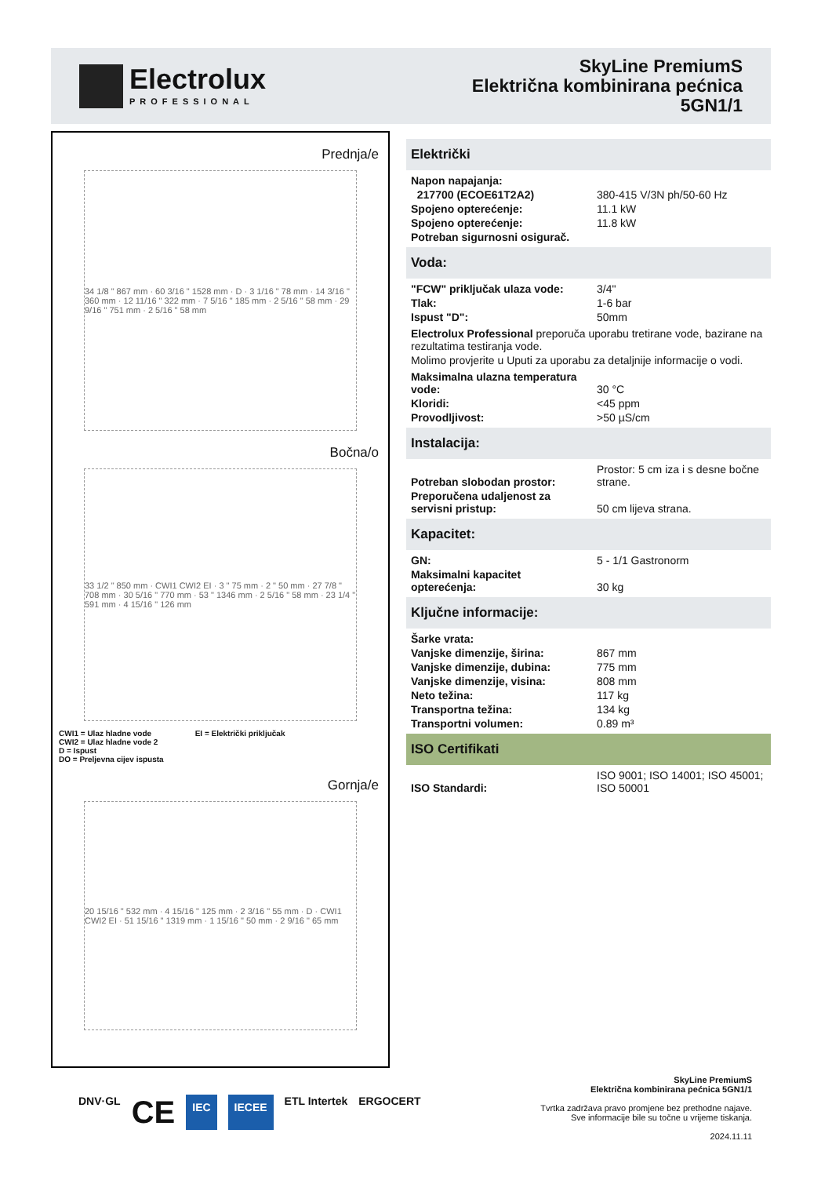Electrolux
PROFESSIONAL
SkyLine PremiumS
Električna kombinirana pećnica
5GN1/1
Prednja/e
34 1/8 " 867 mm · 60 3/16 " 1528 mm · D · 3 1/16 " 78 mm · 14 3/16 " 360 mm · 12 11/16 " 322 mm · 7 5/16 " 185 mm · 2 5/16 " 58 mm · 29 9/16 " 751 mm · 2 5/16 " 58 mm
Bočna/o
33 1/2 " 850 mm · CWI1 CWI2 EI · 3 " 75 mm · 2 " 50 mm · 27 7/8 " 708 mm · 30 5/16 " 770 mm · 53 " 1346 mm · 2 5/16 " 58 mm · 23 1/4 " 591 mm · 4 15/16 " 126 mm
CWI1 = Ulaz hladne vode
CWI2 = Ulaz hladne vode 2
D = Ispust
DO = Preljevna cijev ispusta
EI = Električki priključak
Gornja/e
20 15/16 " 532 mm · 4 15/16 " 125 mm · 2 3/16 " 55 mm · D · CWI1 CWI2 EI · 51 15/16 " 1319 mm · 1 15/16 " 50 mm · 2 9/16 " 65 mm
Električki
| Napon napajanja: | |
| 217700 (ECOE61T2A2) | 380-415 V/3N ph/50-60 Hz |
| Spojeno opterećenje: | 11.1 kW |
| Spojeno opterećenje: | 11.8 kW |
| Potreban sigurnosni osigurač. | |
Voda:
| "FCW" priključak ulaza vode: | 3/4" |
| Tlak: | 1-6 bar |
| Ispust "D": | 50mm |
Electrolux Professional preporuča uporabu tretirane vode, bazirane na rezultatima testiranja vode.
Molimo provjerite u Uputi za uporabu za detaljnije informacije o vodi.
| Maksimalna ulazna temperatura vode: | 30 °C |
| Kloridi: | <45 ppm |
| Provodljivost: | >50 µS/cm |
Instalacija:
| Potreban slobodan prostor: | Prostor: 5 cm iza i s desne bočne strane. |
| Preporučena udaljenost za servisni pristup: | 50 cm lijeva strana. |
Kapacitet:
| GN: | 5 - 1/1 Gastronorm |
| Maksimalni kapacitet opterećenja: | 30 kg |
Ključne informacije:
| Šarke vrata: | |
| Vanjske dimenzije, širina: | 867 mm |
| Vanjske dimenzije, dubina: | 775 mm |
| Vanjske dimenzije, visina: | 808 mm |
| Neto težina: | 117 kg |
| Transportna težina: | 134 kg |
| Transportni volumen: | 0.89 m³ |
ISO Certifikati
| ISO Standardi: | ISO 9001; ISO 14001; ISO 45001; ISO 50001 |
DNV·GL CE IEC IECEE ETL Intertek ERGOCERT
SkyLine PremiumS
Električna kombinirana pećnica 5GN1/1
Tvrtka zadržava pravo promjene bez prethodne najave.
Sve informacije bile su točne u vrijeme tiskanja.
2024.11.11